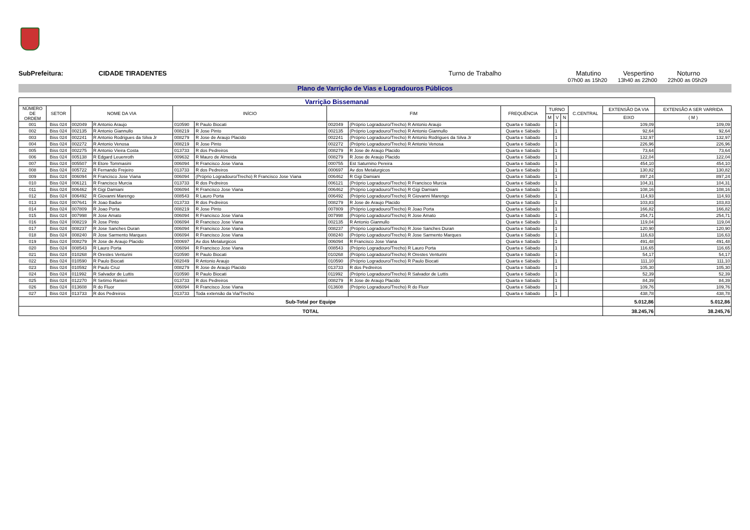SubPrefeitura: CIDADE TIRADENTES Turno de Trabalho Matutino Vespertino Noturno
07h00 as 15h20 13h40 as 22h00 22h00 as 05h29
Plano de Varrição de Vias e Logradouros Públicos
| Varrição Bissemanal | | | | | | | | | | | | | | |
| --- | --- | --- | --- | --- | --- | --- | --- | --- | --- | --- | --- | --- | --- | --- |
| NÚMERO DE ORDEM | SETOR | NOME DA VIA | | INÍCIO | | FIM | | FREQUÊNCIA | TURNO | | | C.CENTRAL | EXTENSÃO DA VIA | EXTENSÃO A SER VARRIDA |
| | | | | | | | | | M | V | N | | EIXO | ( M ) |
| 001 | Biss 024 | 002049 | R Antonio Araujo | 010590 | R Paulo Biocati | 002049 | (Próprio Logradouro/Trecho) R Antonio Araujo | Quarta e Sábado | | 1 | | | 109,09 | 109,09 |
| 002 | Biss 024 | 002135 | R Antonio Giannullo | 008219 | R Jose Pinto | 002135 | (Próprio Logradouro/Trecho) R Antonio Giannullo | Quarta e Sábado | | 1 | | | 92,64 | 92,64 |
| 003 | Biss 024 | 002241 | R Antonio Rodrigues da Silva Jr | 008279 | R Jose de Araujo Placido | 002241 | (Próprio Logradouro/Trecho) R Antonio Rodrigues da Silva Jr | Quarta e Sábado | | 1 | | | 132,97 | 132,97 |
| 004 | Biss 024 | 002272 | R Antonio Venosa | 008219 | R Jose Pinto | 002272 | (Próprio Logradouro/Trecho) R Antonio Venosa | Quarta e Sábado | | 1 | | | 226,96 | 226,96 |
| 005 | Biss 024 | 002275 | R Antonio Vieira Costa | 013733 | R dos Pedreiros | 008279 | R Jose de Araujo Placido | Quarta e Sábado | | 1 | | | 73,64 | 73,64 |
| 006 | Biss 024 | 005138 | R Edgard Leuenroth | 009632 | R Mauro de Almeida | 008279 | R Jose de Araujo Placido | Quarta e Sábado | | 1 | | | 122,04 | 122,04 |
| 007 | Biss 024 | 005507 | R Etore Tommasini | 006094 | R Francisco Jose Viana | 000755 | Est Saturnino Pereira | Quarta e Sábado | | 1 | | | 454,10 | 454,10 |
| 008 | Biss 024 | 005722 | R Fernando Frejeiro | 013733 | R dos Pedreiros | 000697 | Av dos Metalurgicos | Quarta e Sábado | | 1 | | | 130,82 | 130,82 |
| 009 | Biss 024 | 006094 | R Francisco Jose Viana | 006094 | (Próprio Logradouro/Trecho) R Francisco Jose Viana | 006462 | R Gigi Damiani | Quarta e Sábado | | 1 | | | 897,24 | 897,24 |
| 010 | Biss 024 | 006121 | R Francisco Murcia | 013733 | R dos Pedreiros | 006121 | (Próprio Logradouro/Trecho) R Francisco Murcia | Quarta e Sábado | | 1 | | | 104,31 | 104,31 |
| 011 | Biss 024 | 006462 | R Gigi Damiani | 006094 | R Francisco Jose Viana | 006462 | (Próprio Logradouro/Trecho) R Gigi Damiani | Quarta e Sábado | | 1 | | | 108,16 | 108,16 |
| 012 | Biss 024 | 006492 | R Giovanni Marengo | 008543 | R Lauro Porta | 006492 | (Próprio Logradouro/Trecho) R Giovanni Marengo | Quarta e Sábado | | 1 | | | 114,93 | 114,93 |
| 013 | Biss 024 | 007641 | R Joao Badue | 013733 | R dos Pedreiros | 008279 | R Jose de Araujo Placido | Quarta e Sábado | | 1 | | | 103,83 | 103,83 |
| 014 | Biss 024 | 007809 | R Joao Porta | 008219 | R Jose Pinto | 007809 | (Próprio Logradouro/Trecho) R Joao Porta | Quarta e Sábado | | 1 | | | 166,82 | 166,82 |
| 015 | Biss 024 | 007998 | R Jose Amato | 006094 | R Francisco Jose Viana | 007998 | (Próprio Logradouro/Trecho) R Jose Amato | Quarta e Sábado | | 1 | | | 254,71 | 254,71 |
| 016 | Biss 024 | 008219 | R Jose Pinto | 006094 | R Francisco Jose Viana | 002135 | R Antonio Giannullo | Quarta e Sábado | | 1 | | | 119,04 | 119,04 |
| 017 | Biss 024 | 008237 | R Jose Sanches Duran | 006094 | R Francisco Jose Viana | 008237 | (Próprio Logradouro/Trecho) R Jose Sanches Duran | Quarta e Sábado | | 1 | | | 120,90 | 120,90 |
| 018 | Biss 024 | 008240 | R Jose Sarmento Marques | 006094 | R Francisco Jose Viana | 008240 | (Próprio Logradouro/Trecho) R Jose Sarmento Marques | Quarta e Sábado | | 1 | | | 116,63 | 116,63 |
| 019 | Biss 024 | 008279 | R Jose de Araujo Placido | 000697 | Av dos Metalurgicos | 006094 | R Francisco Jose Viana | Quarta e Sábado | | 1 | | | 491,48 | 491,48 |
| 020 | Biss 024 | 008543 | R Lauro Porta | 006094 | R Francisco Jose Viana | 008543 | (Próprio Logradouro/Trecho) R Lauro Porta | Quarta e Sábado | | 1 | | | 116,65 | 116,65 |
| 021 | Biss 024 | 010268 | R Orestes Venturini | 010590 | R Paulo Biocati | 010268 | (Próprio Logradouro/Trecho) R Orestes Venturini | Quarta e Sábado | | 1 | | | 54,17 | 54,17 |
| 022 | Biss 024 | 010590 | R Paulo Biocati | 002049 | R Antonio Araujo | 010590 | (Próprio Logradouro/Trecho) R Paulo Biocati | Quarta e Sábado | | 1 | | | 111,10 | 111,10 |
| 023 | Biss 024 | 010592 | R Paulo Cruz | 008279 | R Jose de Araujo Placido | 013733 | R dos Pedreiros | Quarta e Sábado | | 1 | | | 105,30 | 105,30 |
| 024 | Biss 024 | 011992 | R Salvador de Luttis | 010590 | R Paulo Biocati | 011992 | (Próprio Logradouro/Trecho) R Salvador de Luttis | Quarta e Sábado | | 1 | | | 52,39 | 52,39 |
| 025 | Biss 024 | 012270 | R Setimo Ranieri | 013733 | R dos Pedreiros | 008279 | R Jose de Araujo Placido | Quarta e Sábado | | 1 | | | 84,39 | 84,39 |
| 026 | Biss 024 | 013608 | R do Fluor | 006094 | R Francisco Jose Viana | 013608 | (Próprio Logradouro/Trecho) R do Fluor | Quarta e Sábado | | 1 | | | 109,76 | 109,76 |
| 027 | Biss 024 | 013733 | R dos Pedreiros | 013733 | Toda extensão da Via/Trecho | | | Quarta e Sábado | | 1 | | | 438,78 | 438,78 |
| Sub-Total por Equipe | | | | | | | | | | | | | 5.012,86 | 5.012,86 |
| TOTAL | | | | | | | | | | | | | 38.245,76 | 38.245,76 |